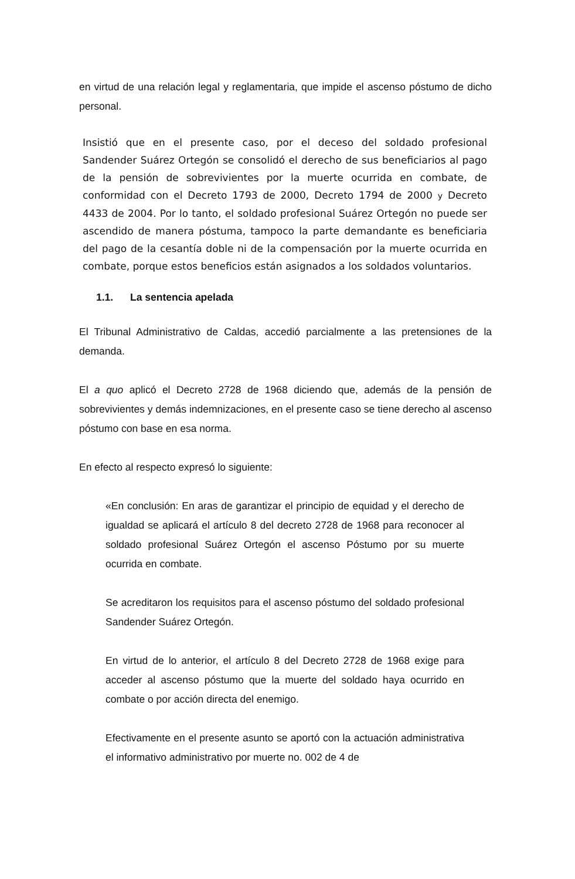en virtud de una relación legal y reglamentaria, que impide el ascenso póstumo de dicho personal.
Insistió que en el presente caso, por el deceso del soldado profesional Sandender Suárez Ortegón se consolidó el derecho de sus beneficiarios al pago de la pensión de sobrevivientes por la muerte ocurrida en combate, de conformidad con el Decreto 1793 de 2000, Decreto 1794 de 2000 y Decreto 4433 de 2004. Por lo tanto, el soldado profesional Suárez Ortegón no puede ser ascendido de manera póstuma, tampoco la parte demandante es beneficiaria del pago de la cesantía doble ni de la compensación por la muerte ocurrida en combate, porque estos beneficios están asignados a los soldados voluntarios.
1.1. La sentencia apelada
El Tribunal Administrativo de Caldas, accedió parcialmente a las pretensiones de la demanda.
El a quo aplicó el Decreto 2728 de 1968 diciendo que, además de la pensión de sobrevivientes y demás indemnizaciones, en el presente caso se tiene derecho al ascenso póstumo con base en esa norma.
En efecto al respecto expresó lo siguiente:
«En conclusión: En aras de garantizar el principio de equidad y el derecho de igualdad se aplicará el artículo 8 del decreto 2728 de 1968 para reconocer al soldado profesional Suárez Ortegón el ascenso Póstumo por su muerte ocurrida en combate.
Se acreditaron los requisitos para el ascenso póstumo del soldado profesional Sandender Suárez Ortegón.
En virtud de lo anterior, el artículo 8 del Decreto 2728 de 1968 exige para acceder al ascenso póstumo que la muerte del soldado haya ocurrido en combate o por acción directa del enemigo.
Efectivamente en el presente asunto se aportó con la actuación administrativa el informativo administrativo por muerte no. 002 de 4 de